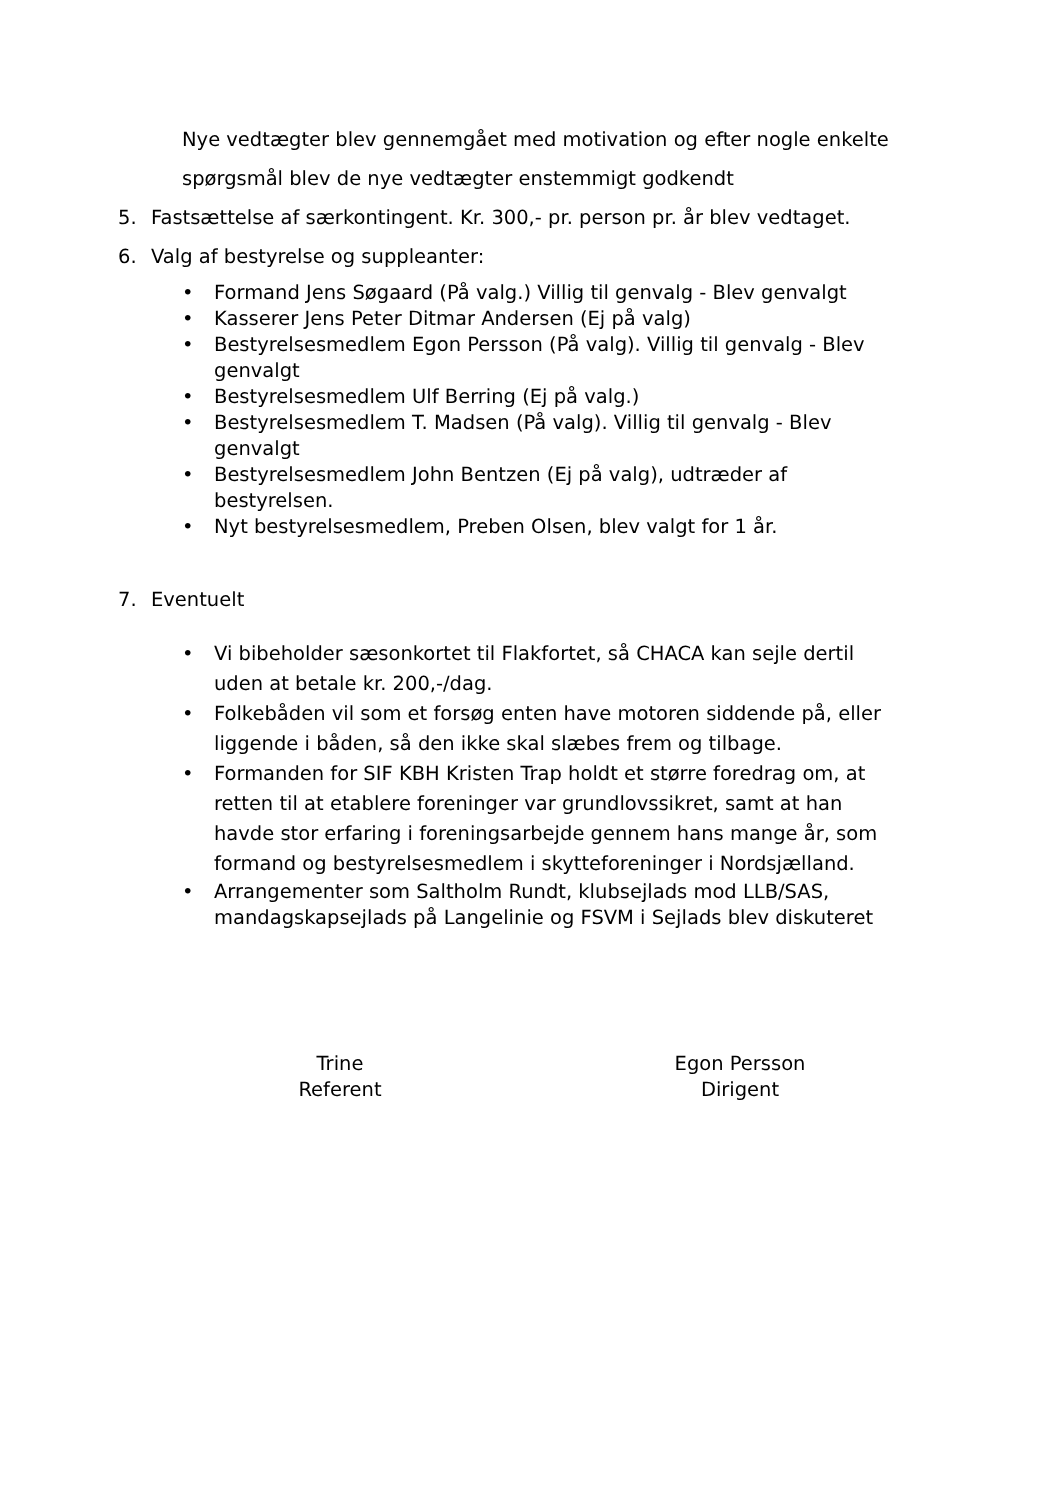Nye vedtægter blev gennemgået med motivation og efter nogle enkelte
spørgsmål blev de nye vedtægter enstemmigt godkendt
5. Fastsættelse af særkontingent. Kr. 300,- pr. person pr. år blev vedtaget.
6. Valg af bestyrelse og suppleanter:
• Formand Jens Søgaard (På valg.) Villig til genvalg - Blev genvalgt
• Kasserer Jens Peter Ditmar Andersen (Ej på valg)
• Bestyrelsesmedlem Egon Persson (På valg). Villig til genvalg - Blev
genvalgt
• Bestyrelsesmedlem Ulf Berring (Ej på valg.)
• Bestyrelsesmedlem T. Madsen (På valg). Villig til genvalg - Blev
genvalgt
• Bestyrelsesmedlem John Bentzen (Ej på valg), udtræder af
bestyrelsen.
• Nyt bestyrelsesmedlem, Preben Olsen, blev valgt for 1 år.
7. Eventuelt
• Vi bibeholder sæsonkortet til Flakfortet, så CHACA kan sejle dertil
uden at betale kr. 200,-/dag.
• Folkebåden vil som et forsøg enten have motoren siddende på, eller
liggende i båden, så den ikke skal slæbes frem og tilbage.
• Formanden for SIF KBH Kristen Trap holdt et større foredrag om, at
retten til at etablere foreninger var grundlovssikret, samt at han
havde stor erfaring i foreningsarbejde gennem hans mange år, som
formand og bestyrelsesmedlem i skytteforeninger i Nordsjælland.
• Arrangementer som Saltholm Rundt, klubsejlads mod LLB/SAS,
mandagskapsejlads på Langelinie og FSVM i Sejlads blev diskuteret
Trine
Referent
Egon Persson
Dirigent